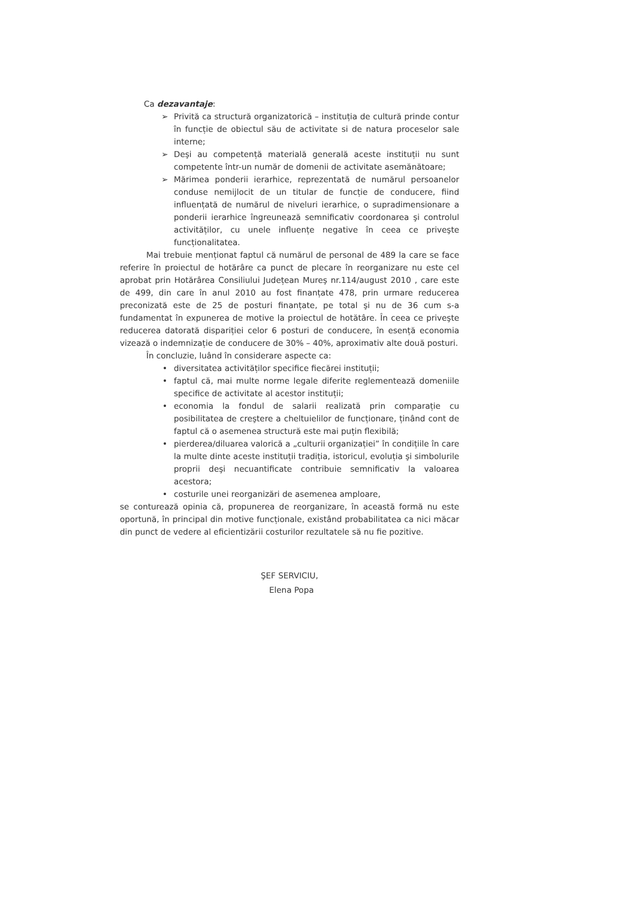Ca dezavantaje:
➢ Privită ca structură organizatorică – instituția de cultură prinde contur în funcție de obiectul său de activitate si de natura proceselor sale interne;
➢ Deşi au competență materială generală aceste instituții nu sunt competente într-un număr de domenii de activitate asemănătoare;
➢ Mărimea ponderii ierarhice, reprezentată de numărul persoanelor conduse nemijlocit de un titular de funcție de conducere, fiind influențată de numărul de niveluri ierarhice, o supradimensionare a ponderii ierarhice îngreunează semnificativ coordonarea şi controlul activităților, cu unele influențe negative în ceea ce priveşte funcționalitatea.
Mai trebuie menționat faptul că numărul de personal de 489 la care se face referire în proiectul de hotărâre ca punct de plecare în reorganizare nu este cel aprobat prin Hotărârea Consiliului Județean Mureş nr.114/august 2010 , care este de 499, din care în anul 2010 au fost finanțate 478, prin urmare reducerea preconizată este de 25 de posturi finanțate, pe total şi nu de 36 cum s-a fundamentat în expunerea de motive la proiectul de hotătâre. În ceea ce priveşte reducerea datorată dispariției celor 6 posturi de conducere, în esență economia vizează o indemnizație de conducere de 30% – 40%, aproximativ alte două posturi.
În concluzie, luând în considerare aspecte ca:
• diversitatea activităților specifice fiecărei instituții;
• faptul că, mai multe norme legale diferite reglementează domeniile specifice de activitate al acestor instituții;
• economia la fondul de salarii realizată prin comparație cu posibilitatea de creştere a cheltuielilor de funcționare, ținând cont de faptul că o asemenea structură este mai puțin flexibilă;
• pierderea/diluarea valorică a „culturii organizației” în condițiile în care la multe dinte aceste instituții tradiția, istoricul, evoluția şi simbolurile proprii deşi necuantificate contribuie semnificativ la valoarea acestora;
• costurile unei reorganizări de asemenea amploare,
se conturează opinia că, propunerea de reorganizare, în această formă nu este oportună, în principal din motive funcționale, existând probabilitatea ca nici măcar din punct de vedere al eficientizării costurilor rezultatele să nu fie pozitive.
ŞEF SERVICIU,
Elena Popa